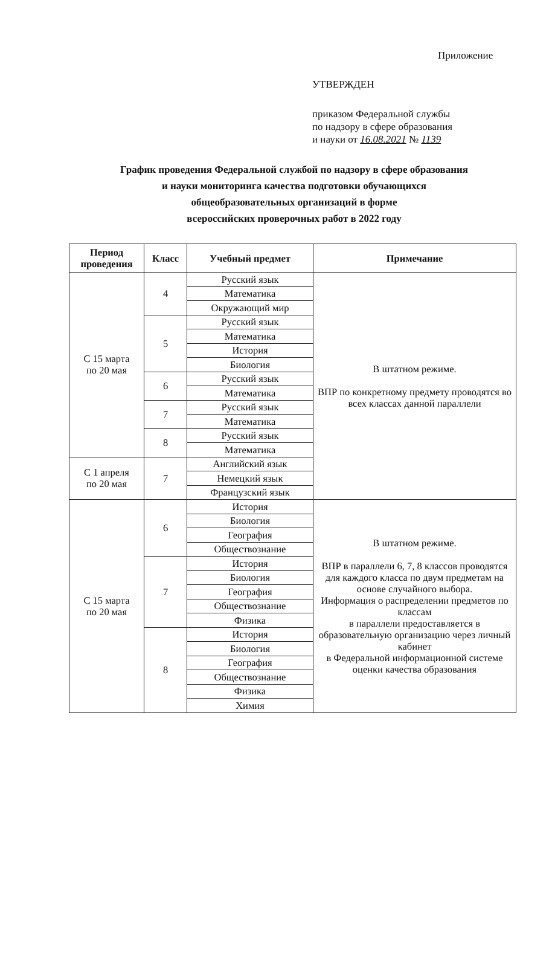Приложение
УТВЕРЖДЕН
приказом Федеральной службы
по надзору в сфере образования
и науки от 16.08.2021 № 1139
График проведения Федеральной службой по надзору в сфере образования
и науки мониторинга качества подготовки обучающихся
общеобразовательных организаций в форме
всероссийских проверочных работ в 2022 году
| Период проведения | Класс | Учебный предмет | Примечание |
| --- | --- | --- | --- |
| С 15 марта по 20 мая | 4 | Русский язык | В штатном режиме. ВПР по конкретному предмету проводятся во всех классах данной параллели |
| | | Математика | |
| | | Окружающий мир | |
| | 5 | Русский язык | |
| | | Математика | |
| | | История | |
| | | Биология | |
| | 6 | Русский язык | |
| | | Математика | |
| | 7 | Русский язык | |
| | | Математика | |
| | 8 | Русский язык | |
| | | Математика | |
| С 1 апреля по 20 мая | 7 | Английский язык | |
| | | Немецкий язык | |
| | | Французский язык | |
| С 15 марта по 20 мая | 6 | История | В штатном режиме. ВПР в параллели 6, 7, 8 классов проводятся для каждого класса по двум предметам на основе случайного выбора. Информация о распределении предметов по классам в параллели предоставляется в образовательную организацию через личный кабинет в Федеральной информационной системе оценки качества образования |
| | | Биология | |
| | | География | |
| | | Обществознание | |
| | 7 | История | |
| | | Биология | |
| | | География | |
| | | Обществознание | |
| | | Физика | |
| | 8 | История | |
| | | Биология | |
| | | География | |
| | | Обществознание | |
| | | Физика | |
| | | Химия | |